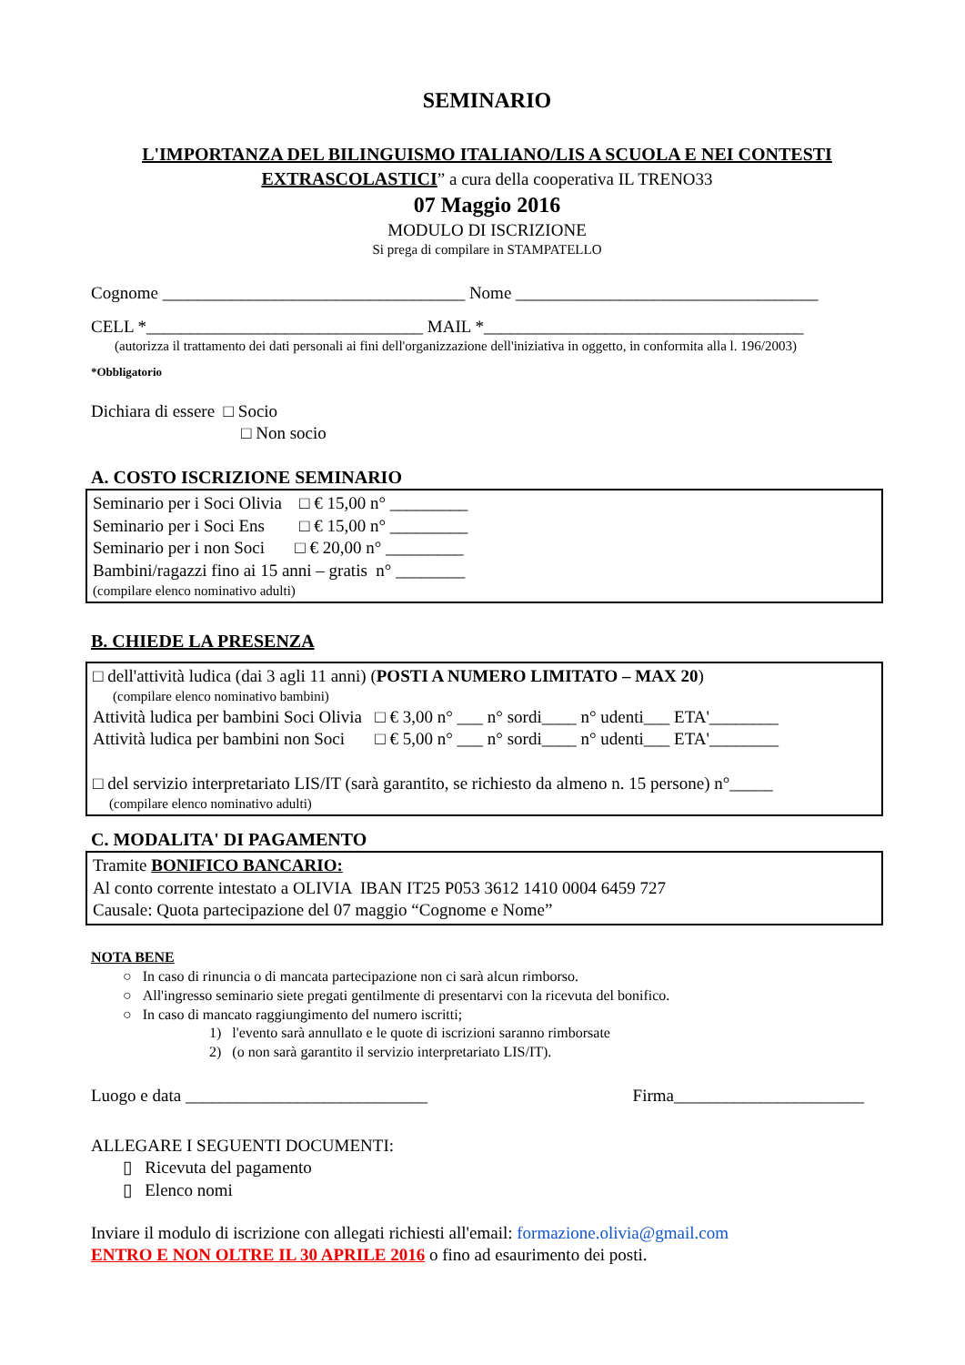SEMINARIO
L'IMPORTANZA DEL BILINGUISMO ITALIANO/LIS A SCUOLA E NEI CONTESTI EXTRASCOLASTICI” a cura della cooperativa IL TRENO33
07 Maggio 2016
MODULO DI ISCRIZIONE
Si prega di compilare in STAMPATELLO
Cognome ___________________________________ Nome ___________________________________
CELL *________________________________ MAIL *_____________________________________
(autorizza il trattamento dei dati personali ai fini dell'organizzazione dell'iniziativa in oggetto, in conformita alla l. 196/2003)
*Obbligatorio
Dichiara di essere □ Socio
□ Non socio
A. COSTO ISCRIZIONE SEMINARIO
Seminario per i Soci Olivia □ € 15,00 n° _________
Seminario per i Soci Ens □ € 15,00 n° _________
Seminario per i non Soci □ € 20,00 n° _________
Bambini/ragazzi fino ai 15 anni – gratis n° ________
(compilare elenco nominativo adulti)
B. CHIEDE LA PRESENZA
□ dell'attività ludica (dai 3 agli 11 anni) (POSTI A NUMERO LIMITATO – MAX 20)
(compilare elenco nominativo bambini)
Attività ludica per bambini Soci Olivia □ € 3,00 n° ___ n° sordi____ n° udenti___ ETA'________
Attività ludica per bambini non Soci □ € 5,00 n° ___ n° sordi____ n° udenti___ ETA'________
□ del servizio interpretariato LIS/IT (sarà garantito, se richiesto da almeno n. 15 persone) n°_____
(compilare elenco nominativo adulti)
C. MODALITA' DI PAGAMENTO
Tramite BONIFICO BANCARIO:
Al conto corrente intestato a OLIVIA IBAN IT25 P053 3612 1410 0004 6459 727
Causale: Quota partecipazione del 07 maggio “Cognome e Nome”
NOTA BENE
○ In caso di rinuncia o di mancata partecipazione non ci sarà alcun rimborso.
○ All'ingresso seminario siete pregati gentilmente di presentarvi con la ricevuta del bonifico.
○ In caso di mancato raggiungimento del numero iscritti;
1) l'evento sarà annullato e le quote di iscrizioni saranno rimborsate
2) (o non sarà garantito il servizio interpretariato LIS/IT).
Luogo e data ____________________________ Firma______________________
ALLEGARE I SEGUENTI DOCUMENTI:
▯ Ricevuta del pagamento
▯ Elenco nomi
Inviare il modulo di iscrizione con allegati richiesti all'email: formazione.olivia@gmail.com
ENTRO E NON OLTRE IL 30 APRILE 2016 o fino ad esaurimento dei posti.